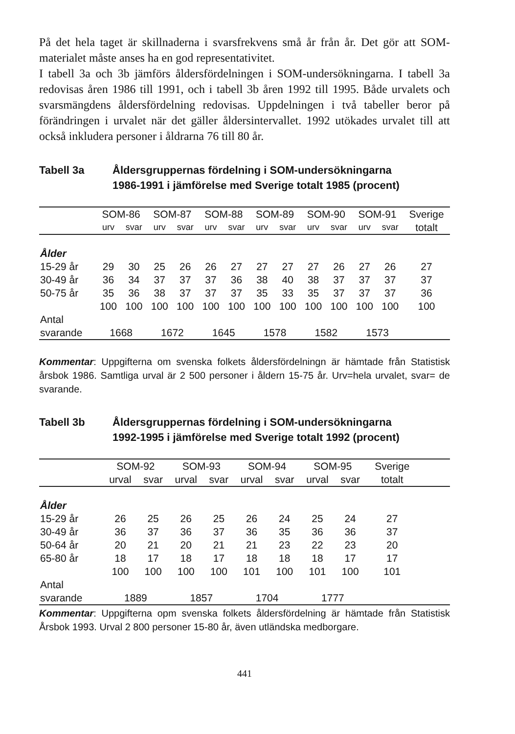På det hela taget är skillnaderna i svarsfrekvens små år från år. Det gör att SOM-materialet måste anses ha en god representativitet.
I tabell 3a och 3b jämförs åldersfördelningen i SOM-undersökningarna. I tabell 3a redovisas åren 1986 till 1991, och i tabell 3b åren 1992 till 1995. Både urvalets och svarsmängdens åldersfördelning redovisas. Uppdelningen i två tabeller beror på förändringen i urvalet när det gäller åldersintervallet. 1992 utökades urvalet till att också inkludera personer i åldrarna 76 till 80 år.
Tabell 3a Åldersgruppernas fördelning i SOM-undersökningarna
1986-1991 i jämförelse med Sverige totalt 1985 (procent)
| | SOM-86 | | SOM-87 | | SOM-88 | | SOM-89 | | SOM-90 | | SOM-91 | | Sverige |
| --- | --- | --- | --- | --- | --- | --- | --- | --- | --- | --- | --- | --- | --- |
| | urv | svar | urv | svar | urv | svar | urv | svar | urv | svar | urv | svar | totalt |
| Ålder | | | | | | | | | | | | | |
| 15-29 år | 29 | 30 | 25 | 26 | 26 | 27 | 27 | 27 | 27 | 26 | 27 | 26 | 27 |
| 30-49 år | 36 | 34 | 37 | 37 | 37 | 36 | 38 | 40 | 38 | 37 | 37 | 37 | 37 |
| 50-75 år | 35 | 36 | 38 | 37 | 37 | 37 | 35 | 33 | 35 | 37 | 37 | 37 | 36 |
| | 100 | 100 | 100 | 100 | 100 | 100 | 100 | 100 | 100 | 100 | 100 | 100 | 100 |
| Antal | | | | | | | | | | | | | |
| svarande | 1668 | | 1672 | | 1645 | | 1578 | | 1582 | | 1573 | | |
Kommentar: Uppgifterna om svenska folkets åldersfördelningn är hämtade från Statistisk årsbok 1986. Samtliga urval är 2 500 personer i åldern 15-75 år. Urv=hela urvalet, svar= de svarande.
Tabell 3b Åldersgruppernas fördelning i SOM-undersökningarna
1992-1995 i jämförelse med Sverige totalt 1992 (procent)
| | SOM-92 | | SOM-93 | | SOM-94 | | SOM-95 | | Sverige | |
| --- | --- | --- | --- | --- | --- | --- | --- | --- | --- | --- |
| | urval | svar | urval | svar | urval | svar | urval | svar | totalt | |
| Ålder | | | | | | | | | | |
| 15-29 år | 26 | 25 | 26 | 25 | 26 | 24 | 25 | 24 | 27 | |
| 30-49 år | 36 | 37 | 36 | 37 | 36 | 35 | 36 | 36 | 37 | |
| 50-64 år | 20 | 21 | 20 | 21 | 21 | 23 | 22 | 23 | 20 | |
| 65-80 år | 18 | 17 | 18 | 17 | 18 | 18 | 18 | 17 | 17 | |
| | 100 | 100 | 100 | 100 | 101 | 100 | 101 | 100 | 101 | |
| Antal | | | | | | | | | | |
| svarande | 1889 | | 1857 | | 1704 | | 1777 | | | |
Kommentar: Uppgifterna opm svenska folkets åldersfördelning är hämtade från Statistisk Årsbok 1993. Urval 2 800 personer 15-80 år, även utländska medborgare.
441